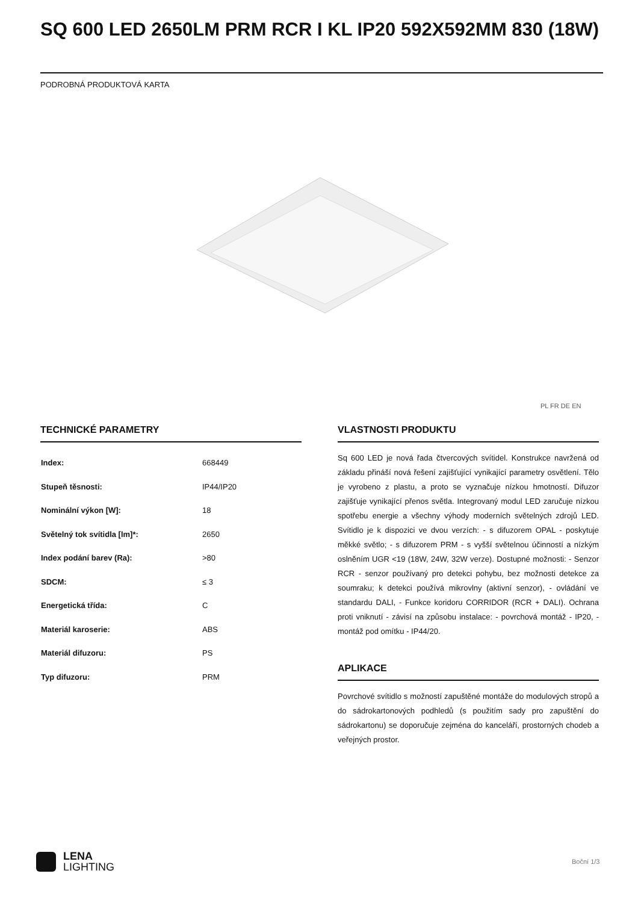SQ 600 LED 2650LM PRM RCR I KL IP20 592X592MM 830 (18W)
PODROBNÁ PRODUKTOVÁ KARTA
PL FR DE EN
TECHNICKÉ PARAMETRY
| Index: | 668449 |
| Stupeň těsnosti: | IP44/IP20 |
| Nominální výkon [W]: | 18 |
| Světelný tok svítidla [lm]*: | 2650 |
| Index podání barev (Ra): | >80 |
| SDCM: | ≤ 3 |
| Energetická třída: | C |
| Materiál karoserie: | ABS |
| Materiál difuzoru: | PS |
| Typ difuzoru: | PRM |
VLASTNOSTI PRODUKTU
Sq 600 LED je nová řada čtvercových svítidel. Konstrukce navržená od základu přináší nová řešení zajišťující vynikající parametry osvětlení. Tělo je vyrobeno z plastu, a proto se vyznačuje nízkou hmotností. Difuzor zajišťuje vynikající přenos světla. Integrovaný modul LED zaručuje nízkou spotřebu energie a všechny výhody moderních světelných zdrojů LED. Svítidlo je k dispozici ve dvou verzích: - s difuzorem OPAL - poskytuje měkké světlo; - s difuzorem PRM - s vyšší světelnou účinností a nízkým oslněním UGR <19 (18W, 24W, 32W verze). Dostupné možnosti: - Senzor RCR - senzor používaný pro detekci pohybu, bez možnosti detekce za soumraku; k detekci používá mikrovlny (aktivní senzor), - ovládání ve standardu DALI, - Funkce koridoru CORRIDOR (RCR + DALI). Ochrana proti vniknutí - závisí na způsobu instalace: - povrchová montáž - IP20, - montáž pod omítku - IP44/20.
APLIKACE
Povrchové svítidlo s možností zapuštěné montáže do modulových stropů a do sádrokartonových podhledů (s použitím sady pro zapuštění do sádrokartonu) se doporučuje zejména do kanceláří, prostorných chodeb a veřejných prostor.
LENA
LIGHTING
Boční 1/3